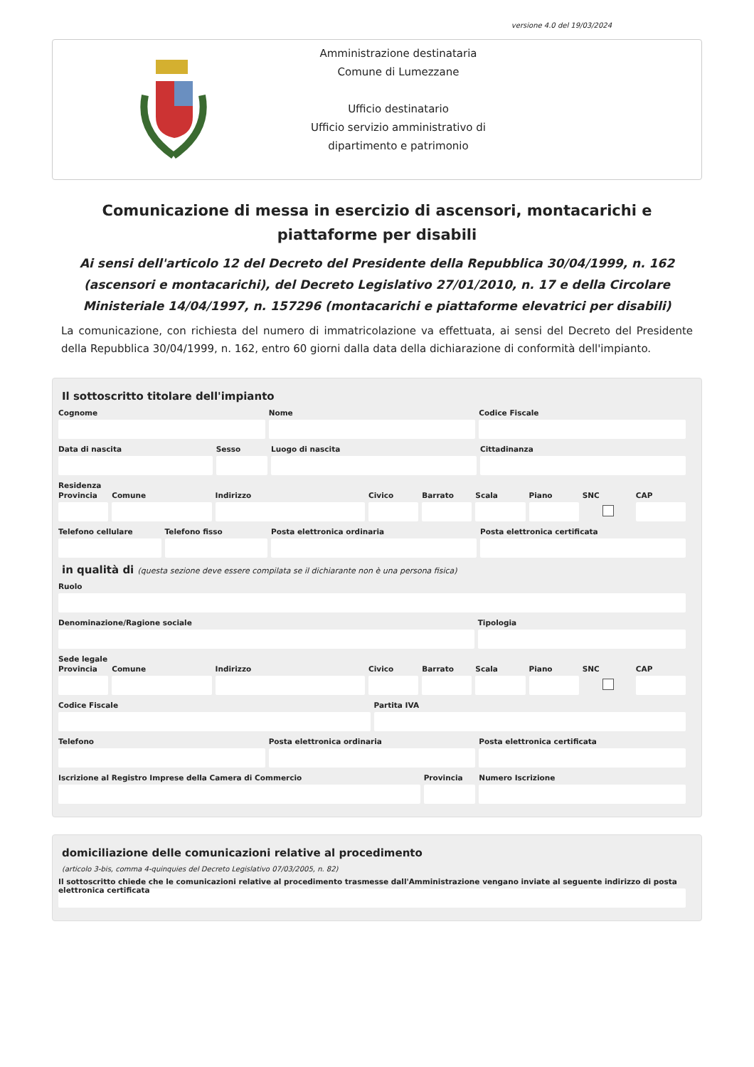versione 4.0 del 19/03/2024
Amministrazione destinataria
Comune di Lumezzane
Ufficio destinatario
Ufficio servizio amministrativo di
dipartimento e patrimonio
Comunicazione di messa in esercizio di ascensori, montacarichi e piattaforme per disabili
Ai sensi dell'articolo 12 del Decreto del Presidente della Repubblica 30/04/1999, n. 162 (ascensori e montacarichi), del Decreto Legislativo 27/01/2010, n. 17 e della Circolare Ministeriale 14/04/1997, n. 157296 (montacarichi e piattaforme elevatrici per disabili)
La comunicazione, con richiesta del numero di immatricolazione va effettuata, ai sensi del Decreto del Presidente della Repubblica 30/04/1999, n. 162, entro 60 giorni dalla data della dichiarazione di conformità dell'impianto.
Il sottoscritto titolare dell'impianto
Cognome Nome Codice Fiscale
Data di nascita Sesso Luogo di nascita Cittadinanza
Residenza
Provincia Comune Indirizzo Civico Barrato Scala Piano SNC CAP
Telefono cellulare Telefono fisso Posta elettronica ordinaria Posta elettronica certificata
in qualità di (questa sezione deve essere compilata se il dichiarante non è una persona fisica)
Ruolo
Denominazione/Ragione sociale Tipologia
Sede legale
Provincia Comune Indirizzo Civico Barrato Scala Piano SNC CAP
Codice Fiscale Partita IVA
Telefono Posta elettronica ordinaria Posta elettronica certificata
Iscrizione al Registro Imprese della Camera di Commercio
Provincia Numero Iscrizione
domiciliazione delle comunicazioni relative al procedimento
(articolo 3-bis, comma 4-quinquies del Decreto Legislativo 07/03/2005, n. 82)
Il sottoscritto chiede che le comunicazioni relative al procedimento trasmesse dall'Amministrazione vengano inviate al seguente indirizzo di posta elettronica certificata